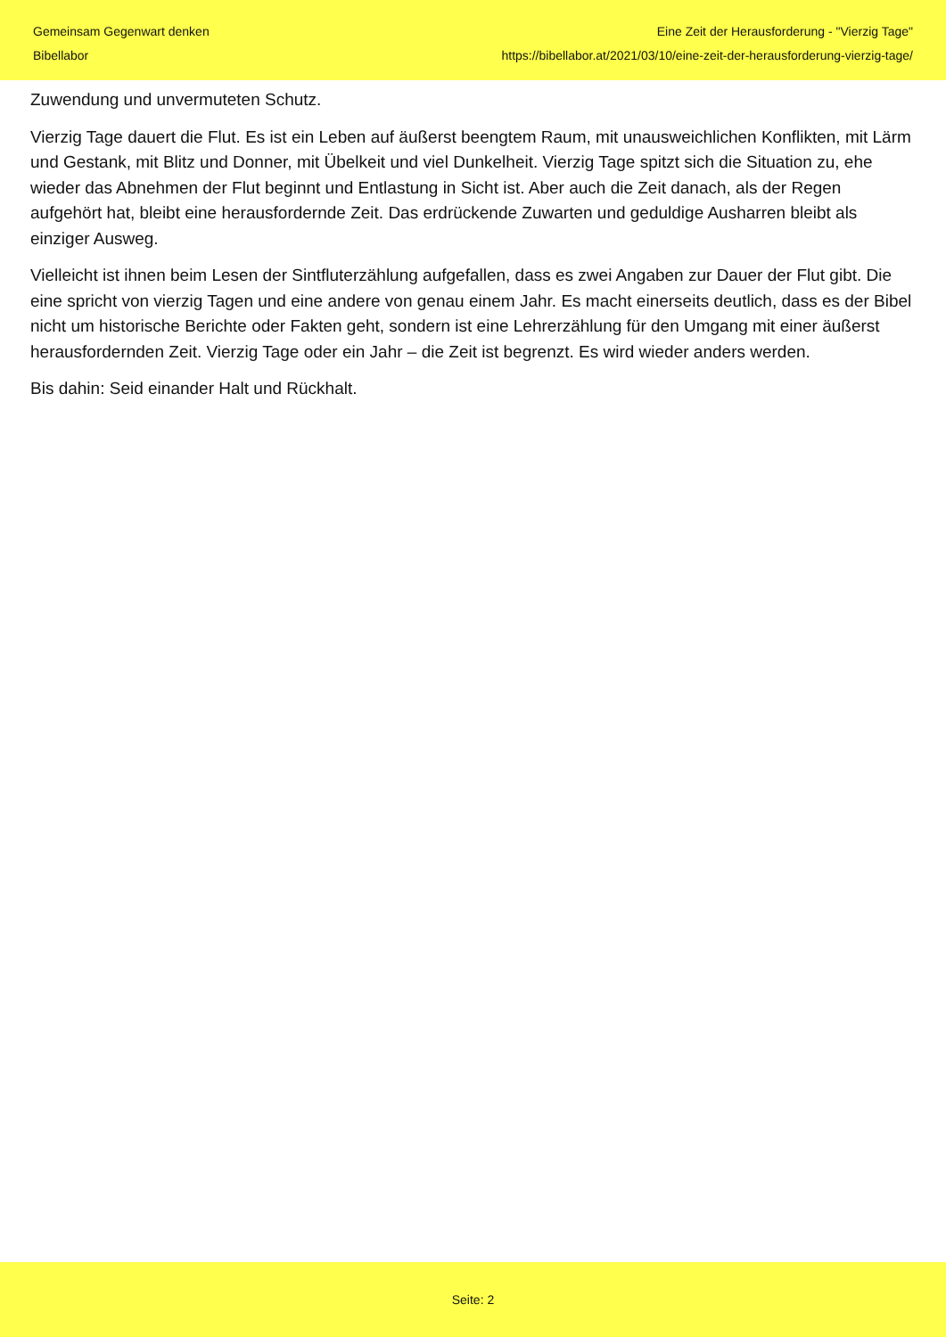Gemeinsam Gegenwart denken
Bibellabor
Eine Zeit der Herausforderung - "Vierzig Tage"
https://bibellabor.at/2021/03/10/eine-zeit-der-herausforderung-vierzig-tage/
Zuwendung und unvermuteten Schutz.
Vierzig Tage dauert die Flut. Es ist ein Leben auf äußerst beengtem Raum, mit unausweichlichen Konflikten, mit Lärm und Gestank, mit Blitz und Donner, mit Übelkeit und viel Dunkelheit. Vierzig Tage spitzt sich die Situation zu, ehe wieder das Abnehmen der Flut beginnt und Entlastung in Sicht ist. Aber auch die Zeit danach, als der Regen aufgehört hat, bleibt eine herausfordernde Zeit. Das erdrückende Zuwarten und geduldige Ausharren bleibt als einziger Ausweg.
Vielleicht ist ihnen beim Lesen der Sintfluterzählung aufgefallen, dass es zwei Angaben zur Dauer der Flut gibt. Die eine spricht von vierzig Tagen und eine andere von genau einem Jahr. Es macht einerseits deutlich, dass es der Bibel nicht um historische Berichte oder Fakten geht, sondern ist eine Lehrerzählung für den Umgang mit einer äußerst herausfordernden Zeit. Vierzig Tage oder ein Jahr – die Zeit ist begrenzt. Es wird wieder anders werden.
Bis dahin: Seid einander Halt und Rückhalt.
Seite: 2